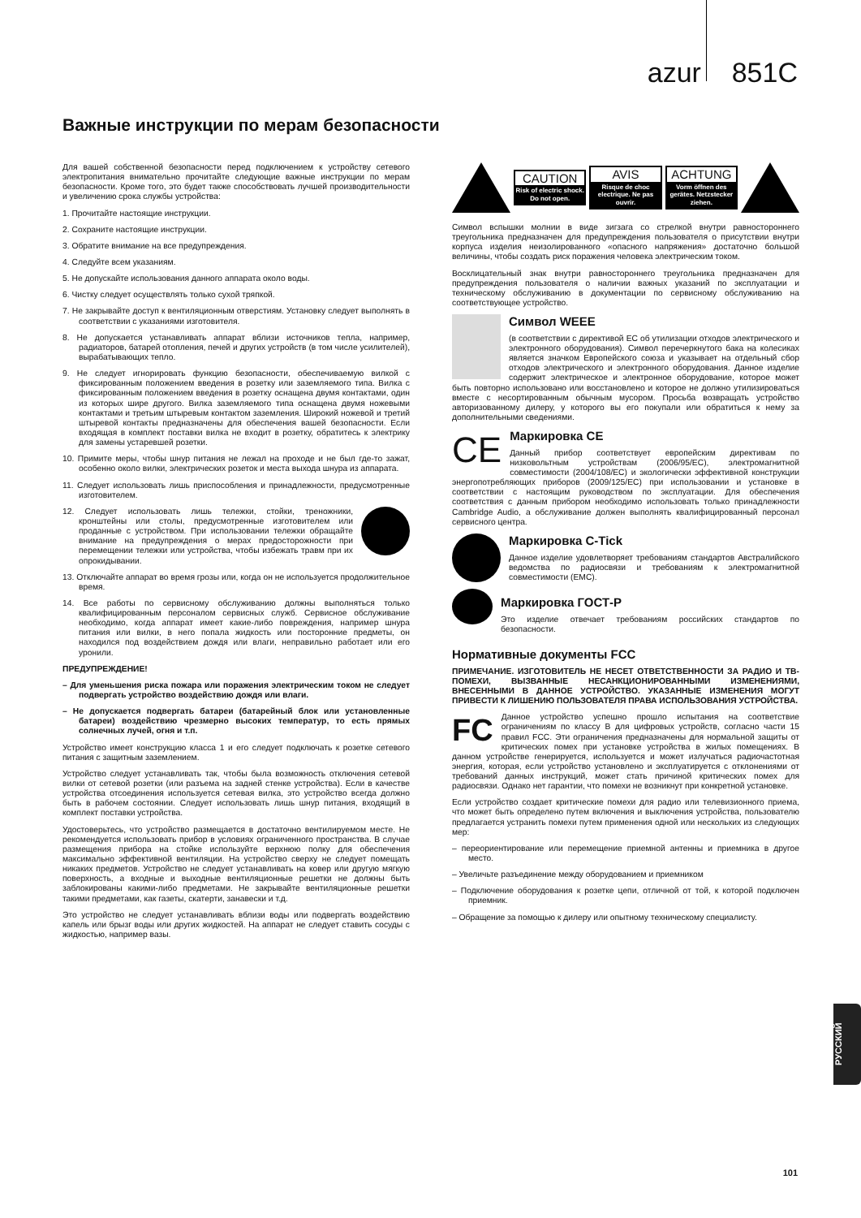azur 851C
Важные инструкции по мерам безопасности
Для вашей собственной безопасности перед подключением к устройству сетевого электропитания внимательно прочитайте следующие важные инструкции по мерам безопасности. Кроме того, это будет также способствовать лучшей производительности и увеличению срока службы устройства:
1. Прочитайте настоящие инструкции.
2. Сохраните настоящие инструкции.
3. Обратите внимание на все предупреждения.
4. Следуйте всем указаниям.
5. Не допускайте использования данного аппарата около воды.
6. Чистку следует осуществлять только сухой тряпкой.
7. Не закрывайте доступ к вентиляционным отверстиям. Установку следует выполнять в соответствии с указаниями изготовителя.
8. Не допускается устанавливать аппарат вблизи источников тепла, например, радиаторов, батарей отопления, печей и других устройств (в том числе усилителей), вырабатывающих тепло.
9. Не следует игнорировать функцию безопасности, обеспечиваемую вилкой с фиксированным положением введения в розетку или заземляемого типа. Вилка с фиксированным положением введения в розетку оснащена двумя контактами, один из которых шире другого. Вилка заземляемого типа оснащена двумя ножевыми контактами и третьим штыревым контактом заземления. Широкий ножевой и третий штыревой контакты предназначены для обеспечения вашей безопасности. Если входящая в комплект поставки вилка не входит в розетку, обратитесь к электрику для замены устаревшей розетки.
10. Примите меры, чтобы шнур питания не лежал на проходе и не был где-то зажат, особенно около вилки, электрических розеток и места выхода шнура из аппарата.
11. Следует использовать лишь приспособления и принадлежности, предусмотренные изготовителем.
12. Следует использовать лишь тележки, стойки, треножники, кронштейны или столы, предусмотренные изготовителем или проданные с устройством. При использовании тележки обращайте внимание на предупреждения о мерах предосторожности при перемещении тележки или устройства, чтобы избежать травм при их опрокидывании.
13. Отключайте аппарат во время грозы или, когда он не используется продолжительное время.
14. Все работы по сервисному обслуживанию должны выполняться только квалифицированным персоналом сервисных служб. Сервисное обслуживание необходимо, когда аппарат имеет какие-либо повреждения, например шнура питания или вилки, в него попала жидкость или посторонние предметы, он находился под воздействием дождя или влаги, неправильно работает или его уронили.
ПРЕДУПРЕЖДЕНИЕ!
– Для уменьшения риска пожара или поражения электрическим током не следует подвергать устройство воздействию дождя или влаги.
– Не допускается подвергать батареи (батарейный блок или установленные батареи) воздействию чрезмерно высоких температур, то есть прямых солнечных лучей, огня и т.п.
Устройство имеет конструкцию класса 1 и его следует подключать к розетке сетевого питания с защитным заземлением.
Устройство следует устанавливать так, чтобы была возможность отключения сетевой вилки от сетевой розетки (или разъема на задней стенке устройства). Если в качестве устройства отсоединения используется сетевая вилка, это устройство всегда должно быть в рабочем состоянии. Следует использовать лишь шнур питания, входящий в комплект поставки устройства.
Удостоверьтесь, что устройство размещается в достаточно вентилируемом месте. Не рекомендуется использовать прибор в условиях ограниченного пространства. В случае размещения прибора на стойке используйте верхнюю полку для обеспечения максимально эффективной вентиляции. На устройство сверху не следует помещать никаких предметов. Устройство не следует устанавливать на ковер или другую мягкую поверхность, а входные и выходные вентиляционные решетки не должны быть заблокированы какими-либо предметами. Не закрывайте вентиляционные решетки такими предметами, как газеты, скатерти, занавески и т.д.
Это устройство не следует устанавливать вблизи воды или подвергать воздействию капель или брызг воды или других жидкостей. На аппарат не следует ставить сосуды с жидкостью, например вазы.
CAUTION
Risk of electric shock. Do not open.
AVIS
Risque de choc electrique. Ne pas ouvrir.
ACHTUNG
Vorm öffnen des gerätes. Netzstecker ziehen.
Символ вспышки молнии в виде зигзага со стрелкой внутри равностороннего треугольника предназначен для предупреждения пользователя о присутствии внутри корпуса изделия неизолированного «опасного напряжения» достаточно большой величины, чтобы создать риск поражения человека электрическим током.
Восклицательный знак внутри равностороннего треугольника предназначен для предупреждения пользователя о наличии важных указаний по эксплуатации и техническому обслуживанию в документации по сервисному обслуживанию на соответствующее устройство.
Символ WEEE
(в соответствии с директивой ЕС об утилизации отходов электрического и электронного оборудования). Символ перечеркнутого бака на колесиках является значком Европейского союза и указывает на отдельный сбор отходов электрического и электронного оборудования. Данное изделие содержит электрическое и электронное оборудование, которое может быть повторно использовано или восстановлено и которое не должно утилизироваться вместе с несортированным обычным мусором. Просьба возвращать устройство авторизованному дилеру, у которого вы его покупали или обратиться к нему за дополнительными сведениями.
CE
Маркировка CE
Данный прибор соответствует европейским директивам по низковольтным устройствам (2006/95/EC), электромагнитной совместимости (2004/108/EC) и экологически эффективной конструкции энергопотребляющих приборов (2009/125/EC) при использовании и установке в соответствии с настоящим руководством по эксплуатации. Для обеспечения соответствия с данным прибором необходимо использовать только принадлежности Cambridge Audio, а обслуживание должен выполнять квалифицированный персонал сервисного центра.
Маркировка C-Tick
Данное изделие удовлетворяет требованиям стандартов Австралийского ведомства по радиосвязи и требованиям к электромагнитной совместимости (EMC).
Маркировка ГОСТ-Р
Это изделие отвечает требованиям российских стандартов по безопасности.
Нормативные документы FCC
ПРИМЕЧАНИЕ. ИЗГОТОВИТЕЛЬ НЕ НЕСЕТ ОТВЕТСТВЕННОСТИ ЗА РАДИО И ТВ-ПОМЕХИ, ВЫЗВАННЫЕ НЕСАНКЦИОНИРОВАННЫМИ ИЗМЕНЕНИЯМИ, ВНЕСЕННЫМИ В ДАННОЕ УСТРОЙСТВО. УКАЗАННЫЕ ИЗМЕНЕНИЯ МОГУТ ПРИВЕСТИ К ЛИШЕНИЮ ПОЛЬЗОВАТЕЛЯ ПРАВА ИСПОЛЬЗОВАНИЯ УСТРОЙСТВА.
FC
Данное устройство успешно прошло испытания на соответствие ограничениям по классу B для цифровых устройств, согласно части 15 правил FCC. Эти ограничения предназначены для нормальной защиты от критических помех при установке устройства в жилых помещениях. В данном устройстве генерируется, используется и может излучаться радиочастотная энергия, которая, если устройство установлено и эксплуатируется с отклонениями от требований данных инструкций, может стать причиной критических помех для радиосвязи. Однако нет гарантии, что помехи не возникнут при конкретной установке.
Если устройство создает критические помехи для радио или телевизионного приема, что может быть определено путем включения и выключения устройства, пользователю предлагается устранить помехи путем применения одной или нескольких из следующих мер:
– переориентирование или перемещение приемной антенны и приемника в другое место.
– Увеличьте разъединение между оборудованием и приемником
– Подключение оборудования к розетке цепи, отличной от той, к которой подключен приемник.
– Обращение за помощью к дилеру или опытному техническому специалисту.
РУССКИЙ
101